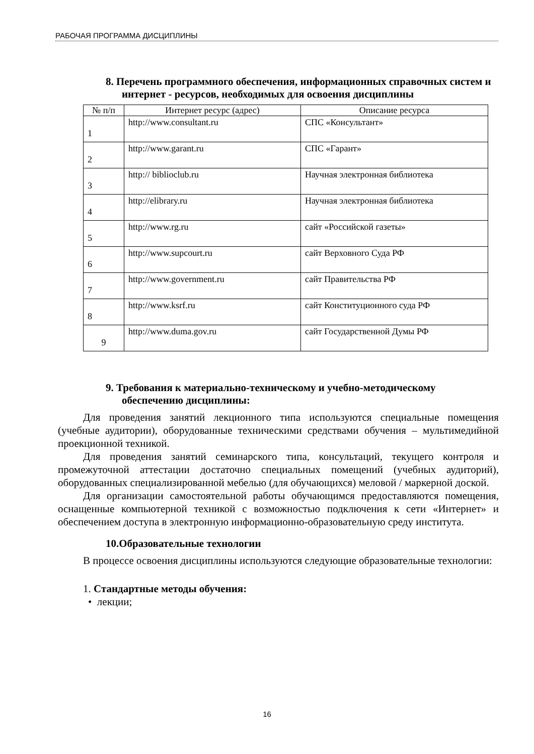РАБОЧАЯ ПРОГРАММА ДИСЦИПЛИНЫ
8. Перечень программного обеспечения, информационных справочных систем и интернет - ресурсов, необходимых для освоения дисциплины
| № п/п | Интернет ресурс (адрес) | Описание ресурса |
| --- | --- | --- |
| 1 | http://www.consultant.ru | СПС «Консультант» |
| 2 | http://www.garant.ru | СПС «Гарант» |
| 3 | http:// biblioclub.ru | Научная электронная библиотека |
| 4 | http://elibrary.ru | Научная электронная библиотека |
| 5 | http://www.rg.ru | сайт «Российской газеты» |
| 6 | http://www.supcourt.ru | сайт Верховного Суда РФ |
| 7 | http:// www.government.ru | сайт Правительства РФ |
| 8 | http:// www.ksrf.ru | сайт Конституционного суда РФ |
| 9 | http:// www.duma.gov.ru | сайт Государственной Думы РФ |
9. Требования к материально-техническому и учебно-методическому обеспечению дисциплины:
Для проведения занятий лекционного типа используются специальные помещения (учебные аудитории), оборудованные техническими средствами обучения – мультимедийной проекционной техникой.
Для проведения занятий семинарского типа, консультаций, текущего контроля и промежуточной аттестации достаточно специальных помещений (учебных аудиторий), оборудованных специализированной мебелью (для обучающихся) меловой / маркерной доской.
Для организации самостоятельной работы обучающимся предоставляются помещения, оснащенные компьютерной техникой с возможностью подключения к сети «Интернет» и обеспечением доступа в электронную информационно-образовательную среду института.
10.Образовательные технологии
В процессе освоения дисциплины используются следующие образовательные технологии:
1. Стандартные методы обучения:
• лекции;
16